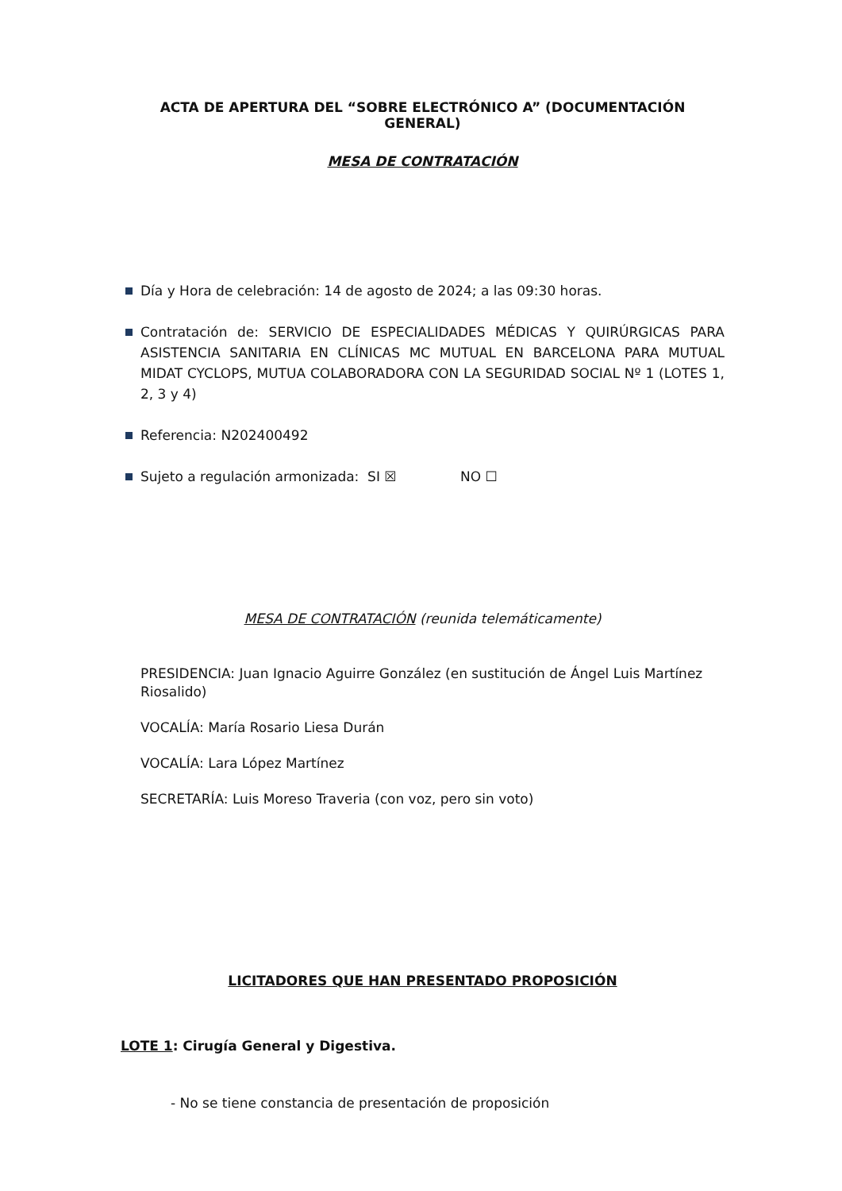ACTA DE APERTURA DEL “SOBRE ELECTRÓNICO A” (DOCUMENTACIÓN GENERAL)
MESA DE CONTRATACIÓN
Día y Hora de celebración: 14 de agosto de 2024; a las 09:30 horas.
Contratación de: SERVICIO DE ESPECIALIDADES MÉDICAS Y QUIRÚRGICAS PARA ASISTENCIA SANITARIA EN CLÍNICAS MC MUTUAL EN BARCELONA PARA MUTUAL MIDAT CYCLOPS, MUTUA COLABORADORA CON LA SEGURIDAD SOCIAL Nº 1 (LOTES 1, 2, 3 y 4)
Referencia: N202400492
Sujeto a regulación armonizada: SI ☒ NO ☐
MESA DE CONTRATACIÓN (reunida telemáticamente)
PRESIDENCIA: Juan Ignacio Aguirre González (en sustitución de Ángel Luis Martínez Riosalido)
VOCALÍA: María Rosario Liesa Durán
VOCALÍA: Lara López Martínez
SECRETARÍA: Luis Moreso Traveria (con voz, pero sin voto)
LICITADORES QUE HAN PRESENTADO PROPOSICIÓN
LOTE 1: Cirugía General y Digestiva.
- No se tiene constancia de presentación de proposición